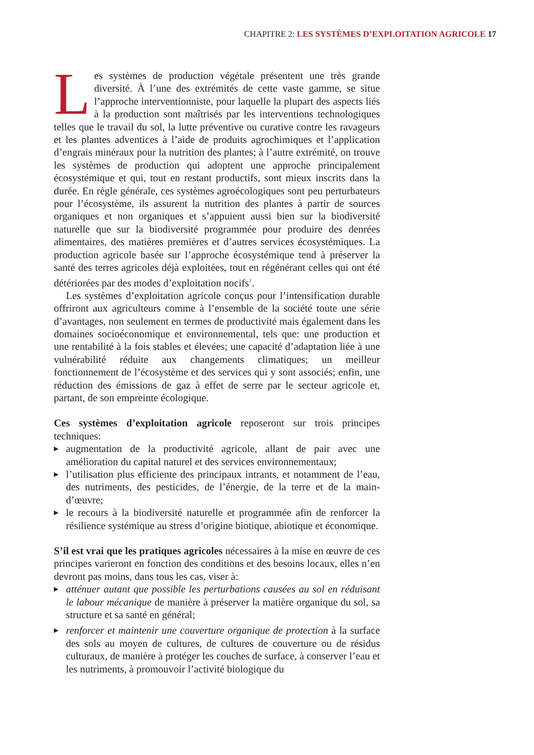CHAPITRE 2: LES SYSTÈMES D’EXPLOITATION AGRICOLE 17
Les systèmes de production végétale présentent une très grande diversité. À l’une des extrémités de cette vaste gamme, se situe l’approche interventionniste, pour laquelle la plupart des aspects liés à la production sont maîtrisés par les interventions technologiques telles que le travail du sol, la lutte préventive ou curative contre les ravageurs et les plantes adventices à l’aide de produits agrochimiques et l’application d’engrais minéraux pour la nutrition des plantes; à l’autre extrémité, on trouve les systèmes de production qui adoptent une approche principalement écosystémique et qui, tout en restant productifs, sont mieux inscrits dans la durée. En règle générale, ces systèmes agroécologiques sont peu perturbateurs pour l’écosystème, ils assurent la nutrition des plantes à partir de sources organiques et non organiques et s’appuient aussi bien sur la biodiversité naturelle que sur la biodiversité programmée pour produire des denrées alimentaires, des matières premières et d’autres services écosystémiques. La production agricole basée sur l’approche écosystémique tend à préserver la santé des terres agricoles déjà exploitées, tout en régénérant celles qui ont été détériorées par des modes d’exploitation nocifs<sup>1</sup>.
Les systèmes d’exploitation agricole conçus pour l’intensification durable offriront aux agriculteurs comme à l’ensemble de la société toute une série d’avantages, non seulement en termes de productivité mais également dans les domaines socioéconomique et environnemental, tels que: une production et une rentabilité à la fois stables et élevées; une capacité d’adaptation liée à une vulnérabilité réduite aux changements climatiques; un meilleur fonctionnement de l’écosystème et des services qui y sont associés; enfin, une réduction des émissions de gaz à effet de serre par le secteur agricole et, partant, de son empreinte écologique.
Ces systèmes d’exploitation agricole reposeront sur trois principes techniques:
▶ augmentation de la productivité agricole, allant de pair avec une amélioration du capital naturel et des services environnementaux;
▶ l’utilisation plus efficiente des principaux intrants, et notamment de l’eau, des nutriments, des pesticides, de l’énergie, de la terre et de la main-d’œuvre;
▶ le recours à la biodiversité naturelle et programmée afin de renforcer la résilience systémique au stress d’origine biotique, abiotique et économique.
S’il est vrai que les pratiques agricoles nécessaires à la mise en œuvre de ces principes varieront en fonction des conditions et des besoins locaux, elles n’en devront pas moins, dans tous les cas, viser à:
▶ atténuer autant que possible les perturbations causées au sol en réduisant le labour mécanique de manière à préserver la matière organique du sol, sa structure et sa santé en général;
▶ renforcer et maintenir une couverture organique de protection à la surface des sols au moyen de cultures, de cultures de couverture ou de résidus culturaux, de manière à protéger les couches de surface, à conserver l’eau et les nutriments, à promouvoir l’activité biologique du